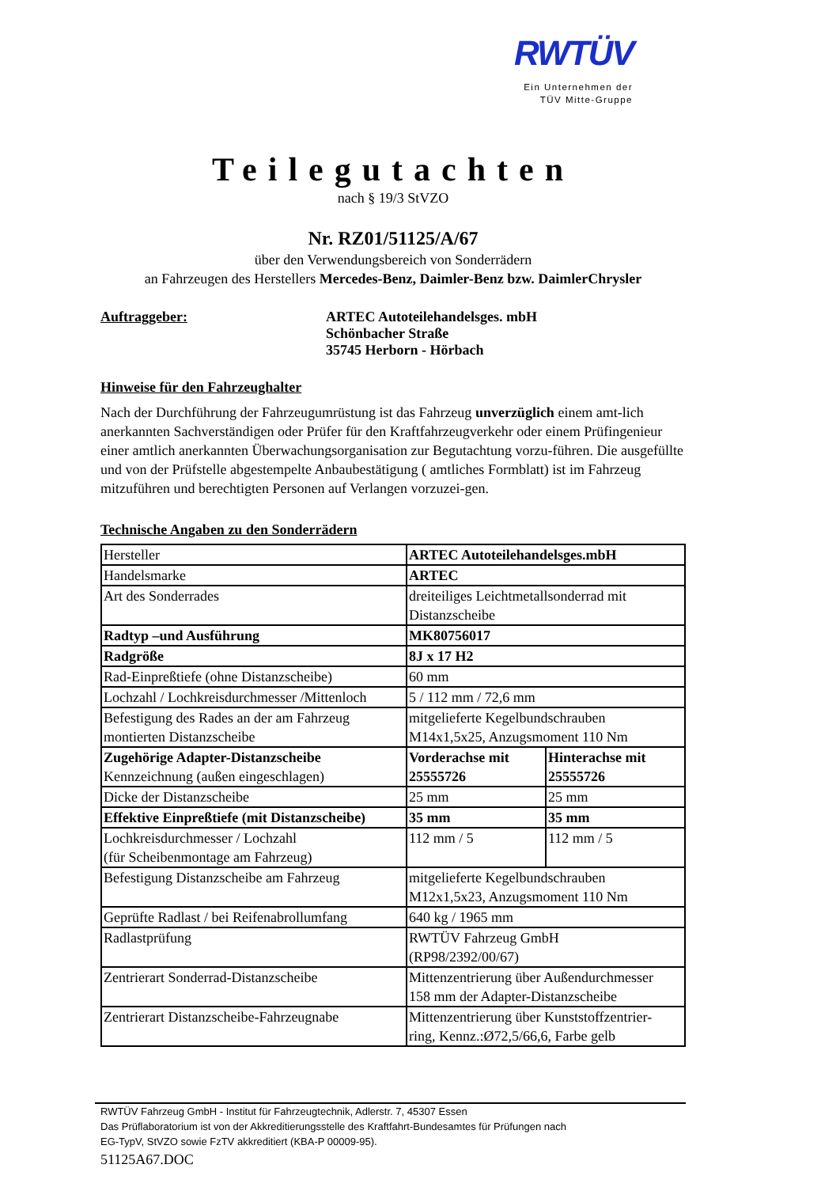RWTÜV
Ein Unternehmen der
TÜV Mitte-Gruppe
Teilegutachten
nach § 19/3 StVZO
Nr. RZ01/51125/A/67
über den Verwendungsbereich von Sonderrädern
an Fahrzeugen des Herstellers Mercedes-Benz, Daimler-Benz bzw. DaimlerChrysler
Auftraggeber: ARTEC Autoteilehandelsges. mbH
Schönbacher Straße
35745 Herborn - Hörbach
Hinweise für den Fahrzeughalter
Nach der Durchführung der Fahrzeugumrüstung ist das Fahrzeug unverzüglich einem amt-lich anerkannten Sachverständigen oder Prüfer für den Kraftfahrzeugverkehr oder einem Prüfingenieur einer amtlich anerkannten Überwachungsorganisation zur Begutachtung vorzu-führen. Die ausgefüllte und von der Prüfstelle abgestempelte Anbaubestätigung ( amtliches Formblatt) ist im Fahrzeug mitzuführen und berechtigten Personen auf Verlangen vorzuzei-gen.
Technische Angaben zu den Sonderrädern
| Hersteller | ARTEC Autoteilehandelsges.mbH | |
| Handelsmarke | ARTEC | |
| Art des Sonderrades | dreiteiliges Leichtmetallsonderrad mit Distanzscheibe | |
| Radtyp –und Ausführung | MK80756017 | |
| Radgröße | 8J x 17 H2 | |
| Rad-Einpreßtiefe (ohne Distanzscheibe) | 60 mm | |
| Lochzahl / Lochkreisdurchmesser /Mittenloch | 5 / 112 mm / 72,6 mm | |
| Befestigung des Rades an der am Fahrzeug montierten Distanzscheibe | mitgelieferte Kegelbundschrauben M14x1,5x25, Anzugsmoment 110 Nm | |
| Zugehörige Adapter-Distanzscheibe Kennzeichnung (außen eingeschlagen) | Vorderachse mit 25555726 | Hinterachse mit 25555726 |
| Dicke der Distanzscheibe | 25 mm | 25 mm |
| Effektive Einpreßtiefe (mit Distanzscheibe) | 35 mm | 35 mm |
| Lochkreisdurchmesser / Lochzahl (für Scheibenmontage am Fahrzeug) | 112 mm / 5 | 112 mm / 5 |
| Befestigung Distanzscheibe am Fahrzeug | mitgelieferte Kegelbundschrauben M12x1,5x23, Anzugsmoment 110 Nm | |
| Geprüfte Radlast / bei Reifenabrollumfang | 640 kg / 1965 mm | |
| Radlastprüfung | RWTÜV Fahrzeug GmbH (RP98/2392/00/67) | |
| Zentrierart Sonderrad-Distanzscheibe | Mittenzentrierung über Außendurchmesser 158 mm der Adapter-Distanzscheibe | |
| Zentrierart Distanzscheibe-Fahrzeugnabe | Mittenzentrierung über Kunststoffzentrier- ring, Kennz.:Ø72,5/66,6, Farbe gelb | |
RWTÜV Fahrzeug GmbH - Institut für Fahrzeugtechnik, Adlerstr. 7, 45307 Essen
Das Prüflaboratorium ist von der Akkreditierungsstelle des Kraftfahrt-Bundesamtes für Prüfungen nach
EG-TypV, StVZO sowie FzTV akkreditiert (KBA-P 00009-95).
51125A67.DOC